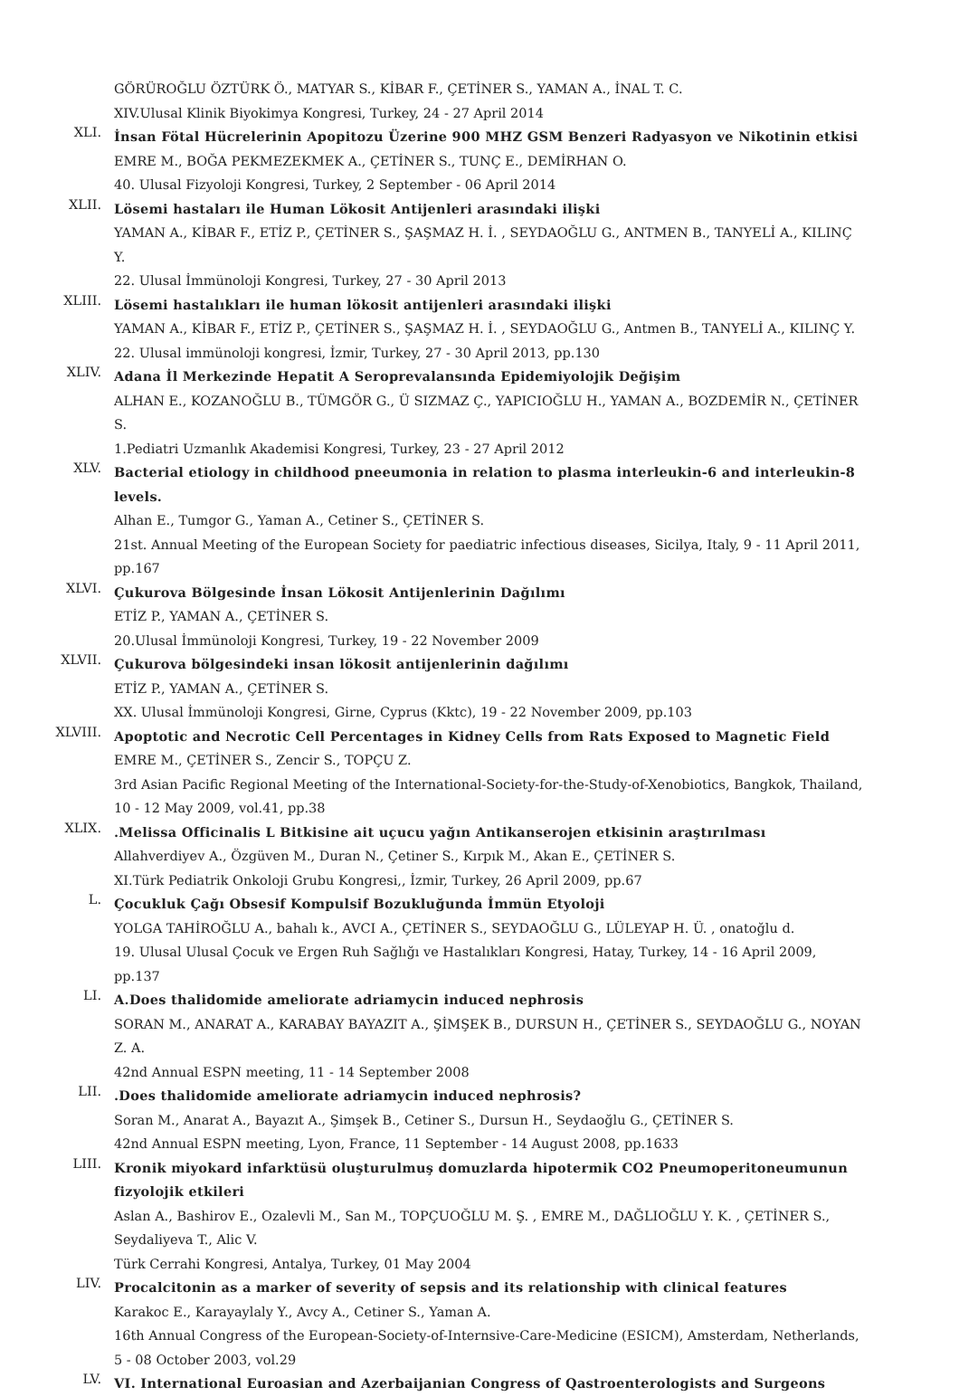GÖRÜROĞLU ÖZTÜRK Ö., MATYAR S., KİBAR F., ÇETİNER S., YAMAN A., İNAL T. C.
XIV.Ulusal Klinik Biyokimya Kongresi, Turkey, 24 - 27 April 2014
XLI.
İnsan Fötal Hücrelerinin Apopitozu Üzerine 900 MHZ GSM Benzeri Radyasyon ve Nikotinin etkisi
EMRE M., BOĞA PEKMEZEKMEK A., ÇETİNER S., TUNÇ E., DEMİRHAN O.
40. Ulusal Fizyoloji Kongresi, Turkey, 2 September - 06 April 2014
XLII.
Lösemi hastaları ile Human Lökosit Antijenleri arasındaki ilişki
YAMAN A., KİBAR F., ETİZ P., ÇETİNER S., ŞAŞMAZ H. İ. , SEYDAOĞLU G., ANTMEN B., TANYELİ A., KILINÇ Y.
22. Ulusal İmmünoloji Kongresi, Turkey, 27 - 30 April 2013
XLIII.
Lösemi hastalıkları ile human lökosit antijenleri arasındaki ilişki
YAMAN A., KİBAR F., ETİZ P., ÇETİNER S., ŞAŞMAZ H. İ. , SEYDAOĞLU G., Antmen B., TANYELİ A., KILINÇ Y.
22. Ulusal immünoloji kongresi, İzmir, Turkey, 27 - 30 April 2013, pp.130
XLIV.
Adana İl Merkezinde Hepatit A Seroprevalansında Epidemiyolojik Değişim
ALHAN E., KOZANOĞLU B., TÜMGÖR G., Ü SIZMAZ Ç., YAPICIOĞLU H., YAMAN A., BOZDEMİR N., ÇETİNER S.
1.Pediatri Uzmanlık Akademisi Kongresi, Turkey, 23 - 27 April 2012
XLV.
Bacterial etiology in childhood pneeumonia in relation to plasma interleukin-6 and interleukin-8 levels.
Alhan E., Tumgor G., Yaman A., Cetiner S., ÇETİNER S.
21st. Annual Meeting of the European Society for paediatric infectious diseases, Sicilya, Italy, 9 - 11 April 2011, pp.167
XLVI.
Çukurova Bölgesinde İnsan Lökosit Antijenlerinin Dağılımı
ETİZ P., YAMAN A., ÇETİNER S.
20.Ulusal İmmünoloji Kongresi, Turkey, 19 - 22 November 2009
XLVII.
Çukurova bölgesindeki insan lökosit antijenlerinin dağılımı
ETİZ P., YAMAN A., ÇETİNER S.
XX. Ulusal İmmünoloji Kongresi, Girne, Cyprus (Kktc), 19 - 22 November 2009, pp.103
XLVIII.
Apoptotic and Necrotic Cell Percentages in Kidney Cells from Rats Exposed to Magnetic Field
EMRE M., ÇETİNER S., Zencir S., TOPÇU Z.
3rd Asian Pacific Regional Meeting of the International-Society-for-the-Study-of-Xenobiotics, Bangkok, Thailand, 10 - 12 May 2009, vol.41, pp.38
XLIX.
.Melissa Officinalis L Bitkisine ait uçucu yağın Antikanserojen etkisinin araştırılması
Allahverdiyev A., Özgüven M., Duran N., Çetiner S., Kırpık M., Akan E., ÇETİNER S.
XI.Türk Pediatrik Onkoloji Grubu Kongresi,, İzmir, Turkey, 26 April 2009, pp.67
L.
Çocukluk Çağı Obsesif Kompulsif Bozukluğunda İmmün Etyoloji
YOLGA TAHİROĞLU A., bahalı k., AVCI A., ÇETİNER S., SEYDAOĞLU G., LÜLEYAP H. Ü. , onatoğlu d.
19. Ulusal Ulusal Çocuk ve Ergen Ruh Sağlığı ve Hastalıkları Kongresi, Hatay, Turkey, 14 - 16 April 2009, pp.137
LI.
A.Does thalidomide ameliorate adriamycin induced nephrosis
SORAN M., ANARAT A., KARABAY BAYAZIT A., ŞİMŞEK B., DURSUN H., ÇETİNER S., SEYDAOĞLU G., NOYAN Z. A.
42nd Annual ESPN meeting, 11 - 14 September 2008
LII.
.Does thalidomide ameliorate adriamycin induced nephrosis?
Soran M., Anarat A., Bayazıt A., Şimşek B., Cetiner S., Dursun H., Seydaoğlu G., ÇETİNER S.
42nd Annual ESPN meeting, Lyon, France, 11 September - 14 August 2008, pp.1633
LIII.
Kronik miyokard infarktüsü oluşturulmuş domuzlarda hipotermik CO2 Pneumoperitoneumunun fizyolojik etkileri
Aslan A., Bashirov E., Ozalevli M., San M., TOPÇUOĞLU M. Ş. , EMRE M., DAĞLIOĞLU Y. K. , ÇETİNER S., Seydaliyeva T., Alic V.
Türk Cerrahi Kongresi, Antalya, Turkey, 01 May 2004
LIV.
Procalcitonin as a marker of severity of sepsis and its relationship with clinical features
Karakoc E., Karayaylaly Y., Avcy A., Cetiner S., Yaman A.
16th Annual Congress of the European-Society-of-Internsive-Care-Medicine (ESICM), Amsterdam, Netherlands, 5 - 08 October 2003, vol.29
LV.
VI. International Euroasian and Azerbaijanian Congress of Qastroenterologists and Surgeons